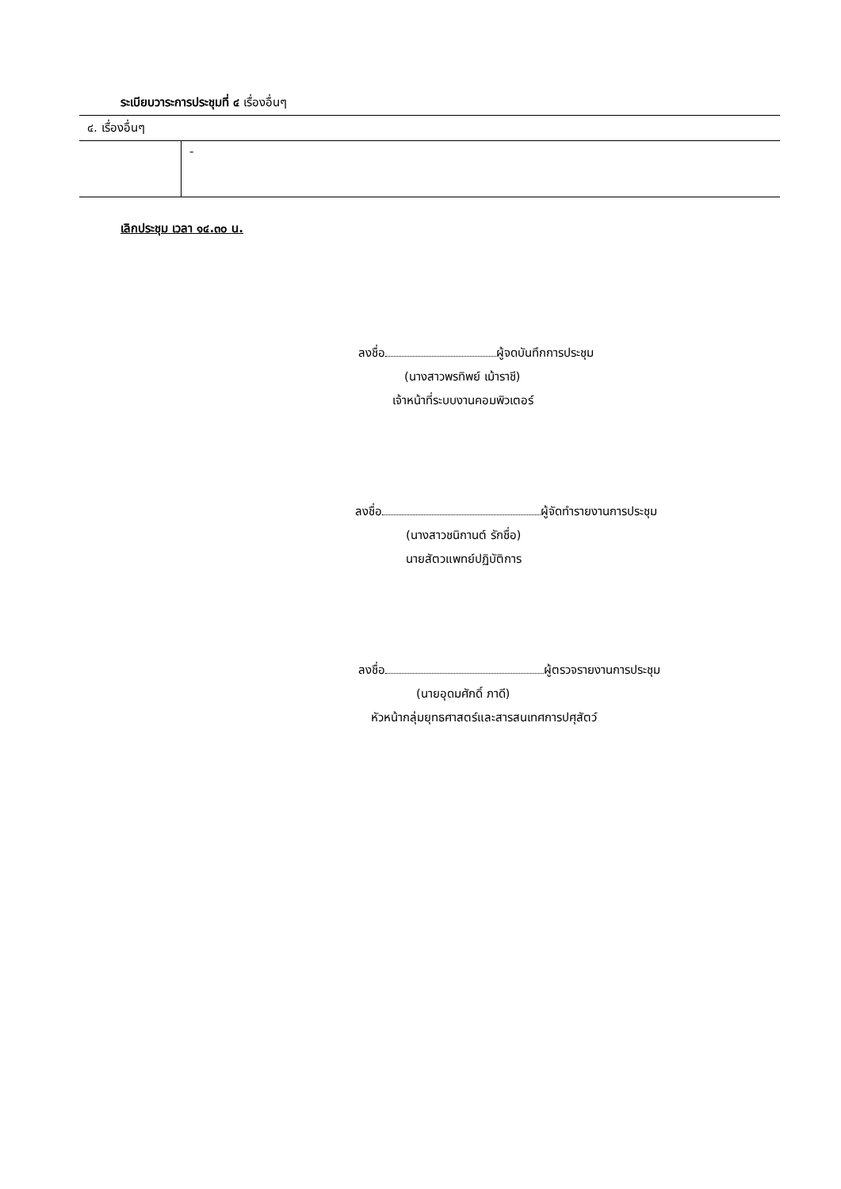ระเบียบวาระการประชุมที่ ๔ เรื่องอื่นๆ
| ๔. เรื่องอื่นๆ | |
| | - |
เลิกประชุม เวลา ๑๔.๓๐ น.
ลงชื่อ ผู้จดบันทึกการประชุม
(นางสาวพรทิพย์ เม้าราชี)
เจ้าหน้าที่ระบบงานคอมพิวเตอร์
ลงชื่อ ผู้จัดทำรายงานการประชุม
(นางสาวชนิกานต์ รักชื่อ)
นายสัตวแพทย์ปฏิบัติการ
ลงชื่อ ผู้ตรวจรายงานการประชุม
(นายอุดมศักดิ์ ภาดี)
หัวหน้ากลุ่มยุทธศาสตร์และสารสนเทศการปศุสัตว์